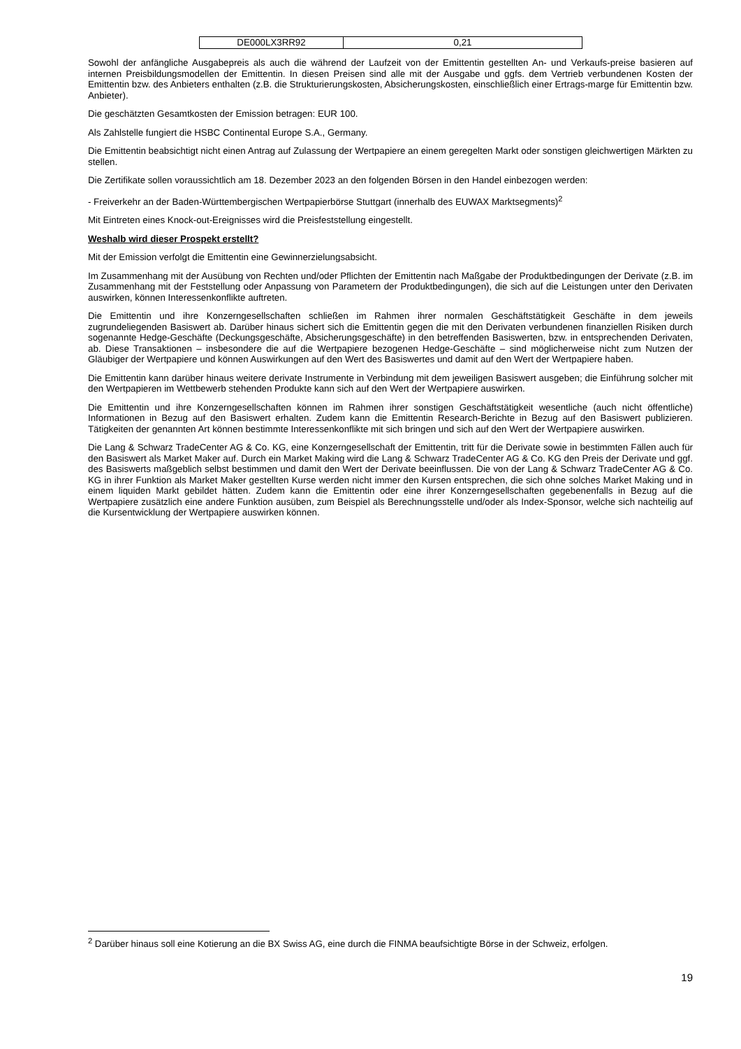| DE000LX3RR92 | 0,21 |
Sowohl der anfängliche Ausgabepreis als auch die während der Laufzeit von der Emittentin gestellten An- und Verkaufs-preise basieren auf internen Preisbildungsmodellen der Emittentin. In diesen Preisen sind alle mit der Ausgabe und ggfs. dem Vertrieb verbundenen Kosten der Emittentin bzw. des Anbieters enthalten (z.B. die Strukturierungskosten, Absicherungskosten, einschließlich einer Ertrags-marge für Emittentin bzw. Anbieter).
Die geschätzten Gesamtkosten der Emission betragen: EUR 100.
Als Zahlstelle fungiert die HSBC Continental Europe S.A., Germany.
Die Emittentin beabsichtigt nicht einen Antrag auf Zulassung der Wertpapiere an einem geregelten Markt oder sonstigen gleichwertigen Märkten zu stellen.
Die Zertifikate sollen voraussichtlich am 18. Dezember 2023 an den folgenden Börsen in den Handel einbezogen werden:
- Freiverkehr an der Baden-Württembergischen Wertpapierbörse Stuttgart (innerhalb des EUWAX Marktsegments)<sup>2</sup>
Mit Eintreten eines Knock-out-Ereignisses wird die Preisfeststellung eingestellt.
Weshalb wird dieser Prospekt erstellt?
Mit der Emission verfolgt die Emittentin eine Gewinnerzielungsabsicht.
Im Zusammenhang mit der Ausübung von Rechten und/oder Pflichten der Emittentin nach Maßgabe der Produktbedingungen der Derivate (z.B. im Zusammenhang mit der Feststellung oder Anpassung von Parametern der Produktbedingungen), die sich auf die Leistungen unter den Derivaten auswirken, können Interessenkonflikte auftreten.
Die Emittentin und ihre Konzerngesellschaften schließen im Rahmen ihrer normalen Geschäftstätigkeit Geschäfte in dem jeweils zugrundeliegenden Basiswert ab. Darüber hinaus sichert sich die Emittentin gegen die mit den Derivaten verbundenen finanziellen Risiken durch sogenannte Hedge-Geschäfte (Deckungsgeschäfte, Absicherungsgeschäfte) in den betreffenden Basiswerten, bzw. in entsprechenden Derivaten, ab. Diese Transaktionen – insbesondere die auf die Wertpapiere bezogenen Hedge-Geschäfte – sind möglicherweise nicht zum Nutzen der Gläubiger der Wertpapiere und können Auswirkungen auf den Wert des Basiswertes und damit auf den Wert der Wertpapiere haben.
Die Emittentin kann darüber hinaus weitere derivate Instrumente in Verbindung mit dem jeweiligen Basiswert ausgeben; die Einführung solcher mit den Wertpapieren im Wettbewerb stehenden Produkte kann sich auf den Wert der Wertpapiere auswirken.
Die Emittentin und ihre Konzerngesellschaften können im Rahmen ihrer sonstigen Geschäftstätigkeit wesentliche (auch nicht öffentliche) Informationen in Bezug auf den Basiswert erhalten. Zudem kann die Emittentin Research-Berichte in Bezug auf den Basiswert publizieren. Tätigkeiten der genannten Art können bestimmte Interessenkonflikte mit sich bringen und sich auf den Wert der Wertpapiere auswirken.
Die Lang & Schwarz TradeCenter AG & Co. KG, eine Konzerngesellschaft der Emittentin, tritt für die Derivate sowie in bestimmten Fällen auch für den Basiswert als Market Maker auf. Durch ein Market Making wird die Lang & Schwarz TradeCenter AG & Co. KG den Preis der Derivate und ggf. des Basiswerts maßgeblich selbst bestimmen und damit den Wert der Derivate beeinflussen. Die von der Lang & Schwarz TradeCenter AG & Co. KG in ihrer Funktion als Market Maker gestellten Kurse werden nicht immer den Kursen entsprechen, die sich ohne solches Market Making und in einem liquiden Markt gebildet hätten. Zudem kann die Emittentin oder eine ihrer Konzerngesellschaften gegebenenfalls in Bezug auf die Wertpapiere zusätzlich eine andere Funktion ausüben, zum Beispiel als Berechnungsstelle und/oder als Index-Sponsor, welche sich nachteilig auf die Kursentwicklung der Wertpapiere auswirken können.
<sup>2</sup> Darüber hinaus soll eine Kotierung an die BX Swiss AG, eine durch die FINMA beaufsichtigte Börse in der Schweiz, erfolgen.
19